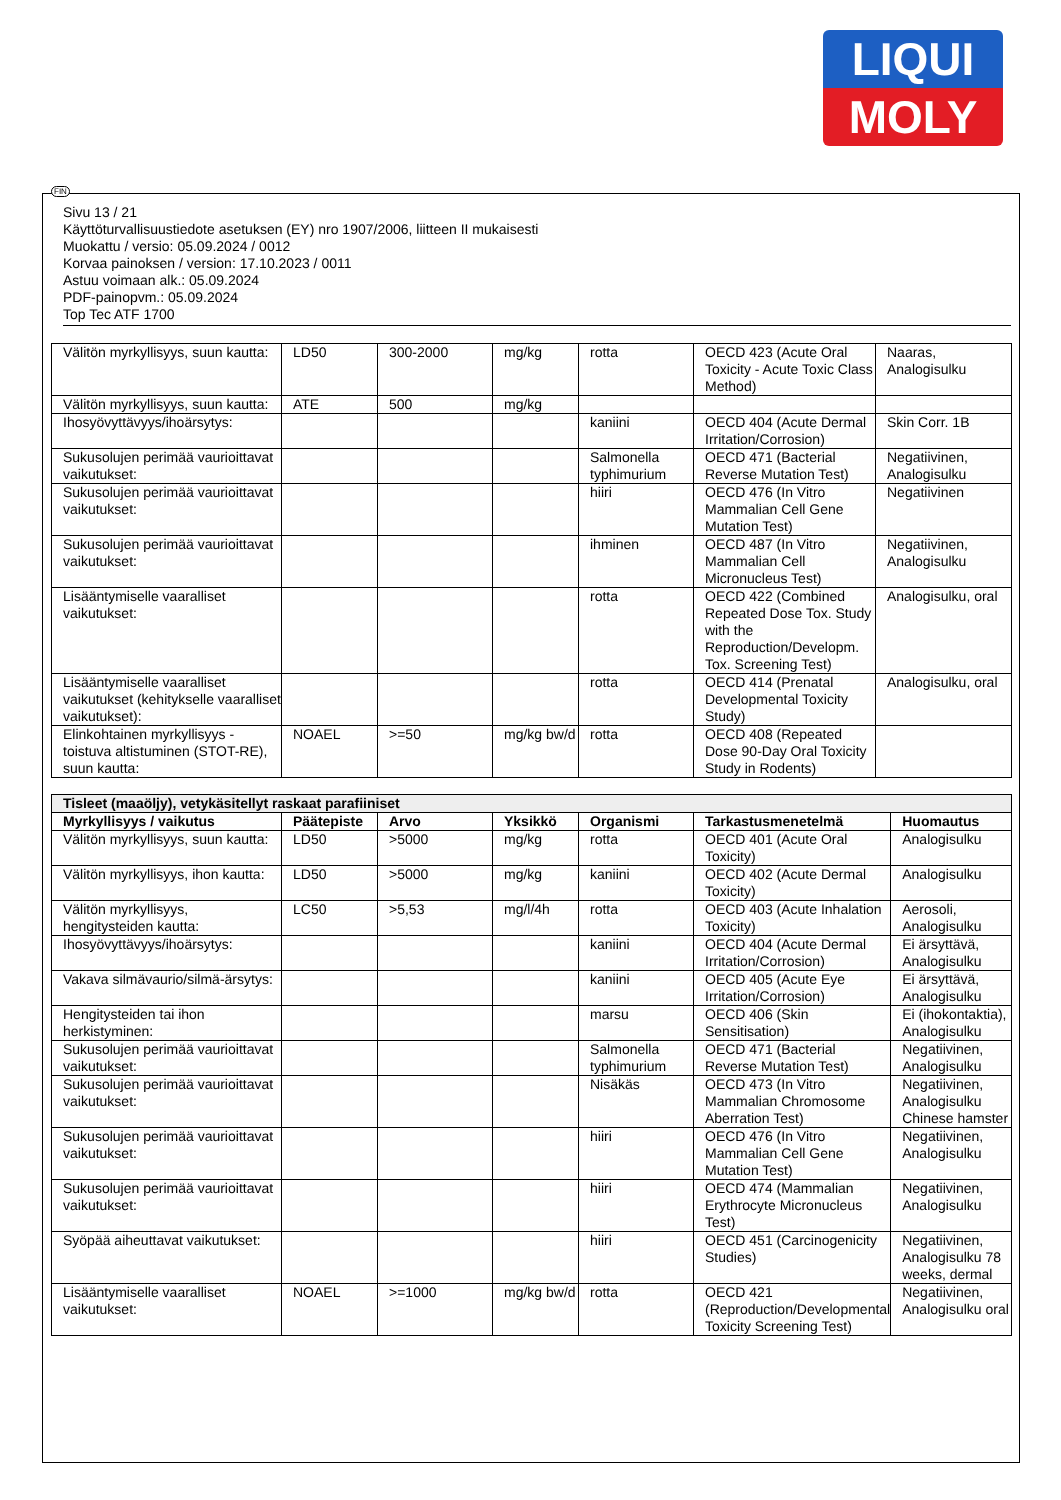LIQUI
MOLY
FIN
Sivu 13 / 21
Käyttöturvallisuustiedote asetuksen (EY) nro 1907/2006, liitteen II mukaisesti
Muokattu / versio: 05.09.2024 / 0012
Korvaa painoksen / version: 17.10.2023 / 0011
Astuu voimaan alk.: 05.09.2024
PDF-painopvm.: 05.09.2024
Top Tec ATF 1700
| Välitön myrkyllisyys, suun kautta: | LD50 | 300-2000 | mg/kg | rotta | OECD 423 (Acute Oral Toxicity - Acute Toxic Class Method) | Naaras, Analogisulku |
| Välitön myrkyllisyys, suun kautta: | ATE | 500 | mg/kg | | | |
| Ihosyövyttävyys/ihoärsytys: | | | | kaniini | OECD 404 (Acute Dermal Irritation/Corrosion) | Skin Corr. 1B |
| Sukusolujen perimää vaurioittavat vaikutukset: | | | | Salmonella typhimurium | OECD 471 (Bacterial Reverse Mutation Test) | Negatiivinen, Analogisulku |
| Sukusolujen perimää vaurioittavat vaikutukset: | | | | hiiri | OECD 476 (In Vitro Mammalian Cell Gene Mutation Test) | Negatiivinen |
| Sukusolujen perimää vaurioittavat vaikutukset: | | | | ihminen | OECD 487 (In Vitro Mammalian Cell Micronucleus Test) | Negatiivinen, Analogisulku |
| Lisääntymiselle vaaralliset vaikutukset: | | | | rotta | OECD 422 (Combined Repeated Dose Tox. Study with the Reproduction/Developm. Tox. Screening Test) | Analogisulku, oral |
| Lisääntymiselle vaaralliset vaikutukset (kehitykselle vaaralliset vaikutukset): | | | | rotta | OECD 414 (Prenatal Developmental Toxicity Study) | Analogisulku, oral |
| Elinkohtainen myrkyllisyys - toistuva altistuminen (STOT-RE), suun kautta: | NOAEL | >=50 | mg/kg bw/d | rotta | OECD 408 (Repeated Dose 90-Day Oral Toxicity Study in Rodents) | |
| Tisleet (maaöljy), vetykäsitellyt raskaat parafiiniset | | | | | | |
| Myrkyllisyys / vaikutus | Päätepiste | Arvo | Yksikkö | Organismi | Tarkastusmenetelmä | Huomautus |
| Välitön myrkyllisyys, suun kautta: | LD50 | >5000 | mg/kg | rotta | OECD 401 (Acute Oral Toxicity) | Analogisulku |
| Välitön myrkyllisyys, ihon kautta: | LD50 | >5000 | mg/kg | kaniini | OECD 402 (Acute Dermal Toxicity) | Analogisulku |
| Välitön myrkyllisyys, hengitysteiden kautta: | LC50 | >5,53 | mg/l/4h | rotta | OECD 403 (Acute Inhalation Toxicity) | Aerosoli, Analogisulku |
| Ihosyövyttävyys/ihoärsytys: | | | | kaniini | OECD 404 (Acute Dermal Irritation/Corrosion) | Ei ärsyttävä, Analogisulku |
| Vakava silmävaurio/silmä-ärsytys: | | | | kaniini | OECD 405 (Acute Eye Irritation/Corrosion) | Ei ärsyttävä, Analogisulku |
| Hengitysteiden tai ihon herkistyminen: | | | | marsu | OECD 406 (Skin Sensitisation) | Ei (ihokontaktia), Analogisulku |
| Sukusolujen perimää vaurioittavat vaikutukset: | | | | Salmonella typhimurium | OECD 471 (Bacterial Reverse Mutation Test) | Negatiivinen, Analogisulku |
| Sukusolujen perimää vaurioittavat vaikutukset: | | | | Nisäkäs | OECD 473 (In Vitro Mammalian Chromosome Aberration Test) | Negatiivinen, Analogisulku Chinese hamster |
| Sukusolujen perimää vaurioittavat vaikutukset: | | | | hiiri | OECD 476 (In Vitro Mammalian Cell Gene Mutation Test) | Negatiivinen, Analogisulku |
| Sukusolujen perimää vaurioittavat vaikutukset: | | | | hiiri | OECD 474 (Mammalian Erythrocyte Micronucleus Test) | Negatiivinen, Analogisulku |
| Syöpää aiheuttavat vaikutukset: | | | | hiiri | OECD 451 (Carcinogenicity Studies) | Negatiivinen, Analogisulku 78 weeks, dermal |
| Lisääntymiselle vaaralliset vaikutukset: | NOAEL | >=1000 | mg/kg bw/d | rotta | OECD 421 (Reproduction/Developmental Toxicity Screening Test) | Negatiivinen, Analogisulku oral |